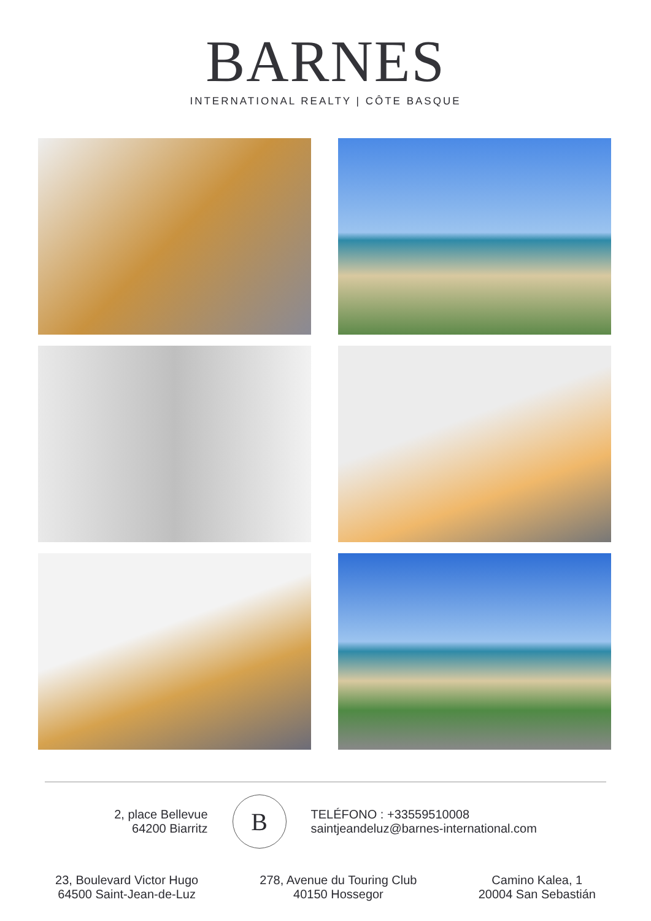BARNES
INTERNATIONAL REALTY | CÔTE BASQUE
2, place Bellevue
64200 Biarritz
B
TELÉFONO : +33559510008
saintjeandeluz@barnes-international.com
23, Boulevard Victor Hugo
64500 Saint-Jean-de-Luz
278, Avenue du Touring Club
40150 Hossegor
Camino Kalea, 1
20004 San Sebastián